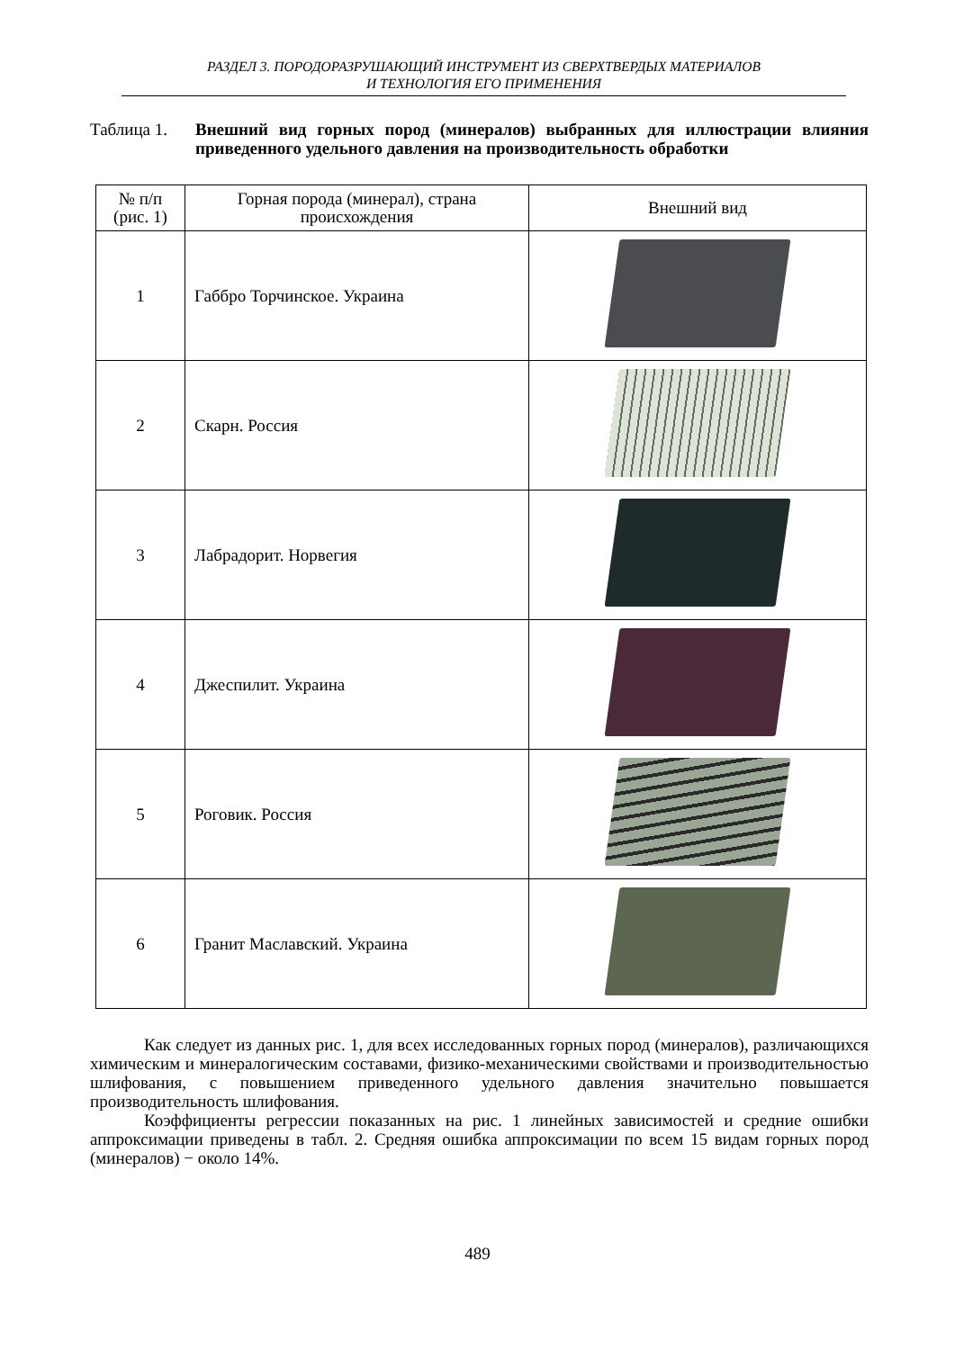РАЗДЕЛ 3. ПОРОДОРАЗРУШАЮЩИЙ ИНСТРУМЕНТ ИЗ СВЕРХТВЕРДЫХ МАТЕРИАЛОВ
И ТЕХНОЛОГИЯ ЕГО ПРИМЕНЕНИЯ
Таблица 1. Внешний вид горных пород (минералов) выбранных для иллюстрации влияния приведенного удельного давления на производительность обработки
| № п/п (рис. 1) | Горная порода (минерал), страна происхождения | Внешний вид |
| --- | --- | --- |
| 1 | Габбро Торчинское. Украина | |
| 2 | Скарн. Россия | |
| 3 | Лабрадорит. Норвегия | |
| 4 | Джеспилит. Украина | |
| 5 | Роговик. Россия | |
| 6 | Гранит Маславский. Украина | |
Как следует из данных рис. 1, для всех исследованных горных пород (минералов), различающихся химическим и минералогическим составами, физико-механическими свойствами и производительностью шлифования, с повышением приведенного удельного давления значительно повышается производительность шлифования.
Коэффициенты регрессии показанных на рис. 1 линейных зависимостей и средние ошибки аппроксимации приведены в табл. 2. Средняя ошибка аппроксимации по всем 15 видам горных пород (минералов) − около 14%.
489